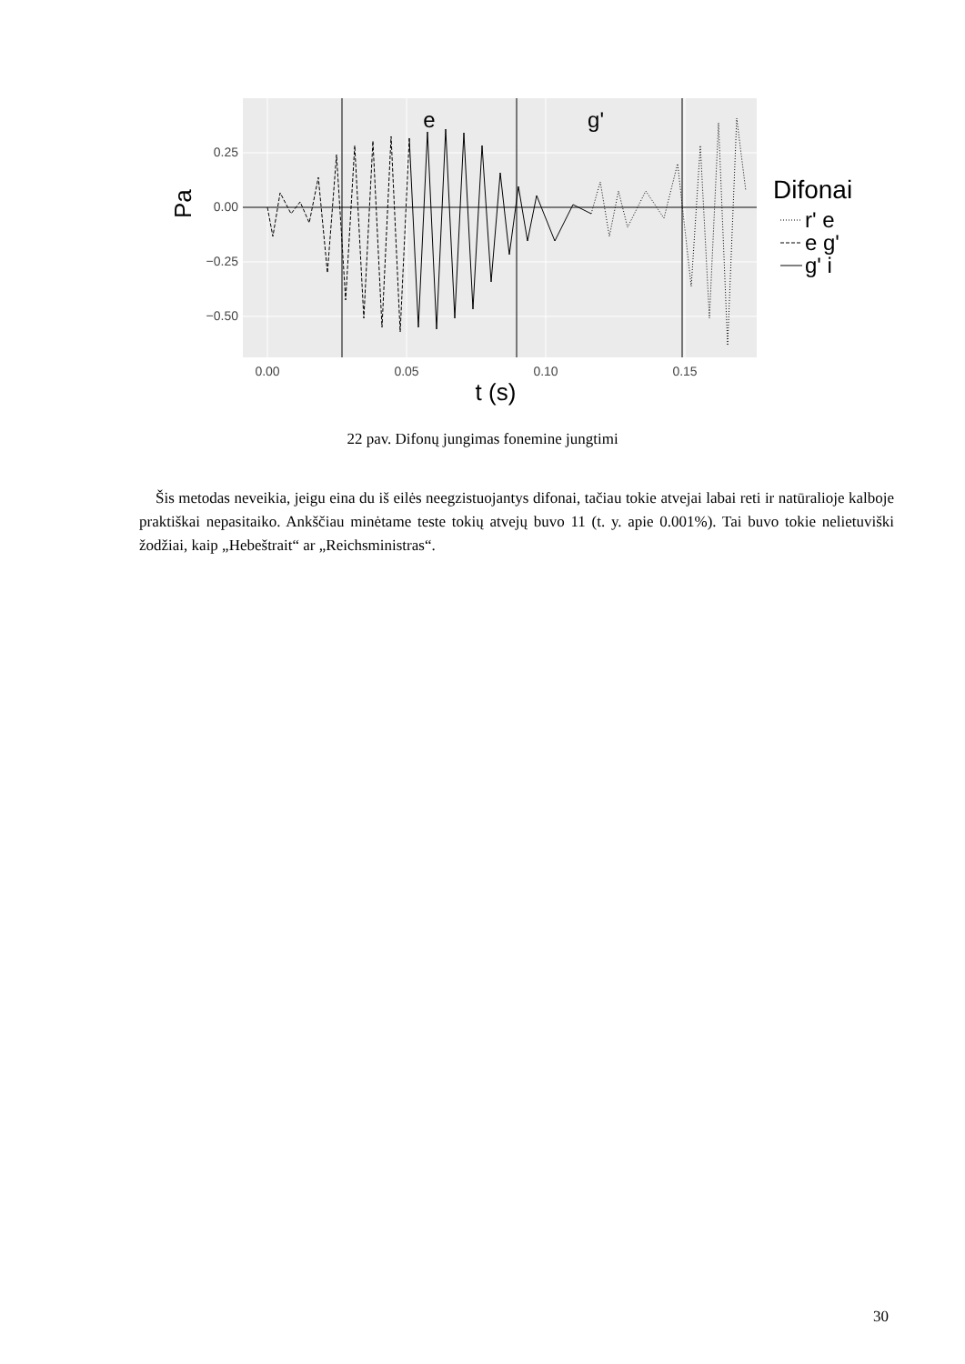0.25
0.00
−0.25
−0.50
0.00
0.05
0.10
0.15
t (s)
Pa
e
g'
Difonai
r' e
e g'
g' i
22 pav. Difonų jungimas fonemine jungtimi
Šis metodas neveikia, jeigu eina du iš eilės neegzistuojantys difonai, tačiau tokie atvejai labai reti ir natūralioje kalboje praktiškai nepasitaiko. Ankščiau minėtame teste tokių atvejų buvo 11 (t. y. apie 0.001%). Tai buvo tokie nelietuviški žodžiai, kaip „Hebeštrait“ ar „Reichsministras“.
30